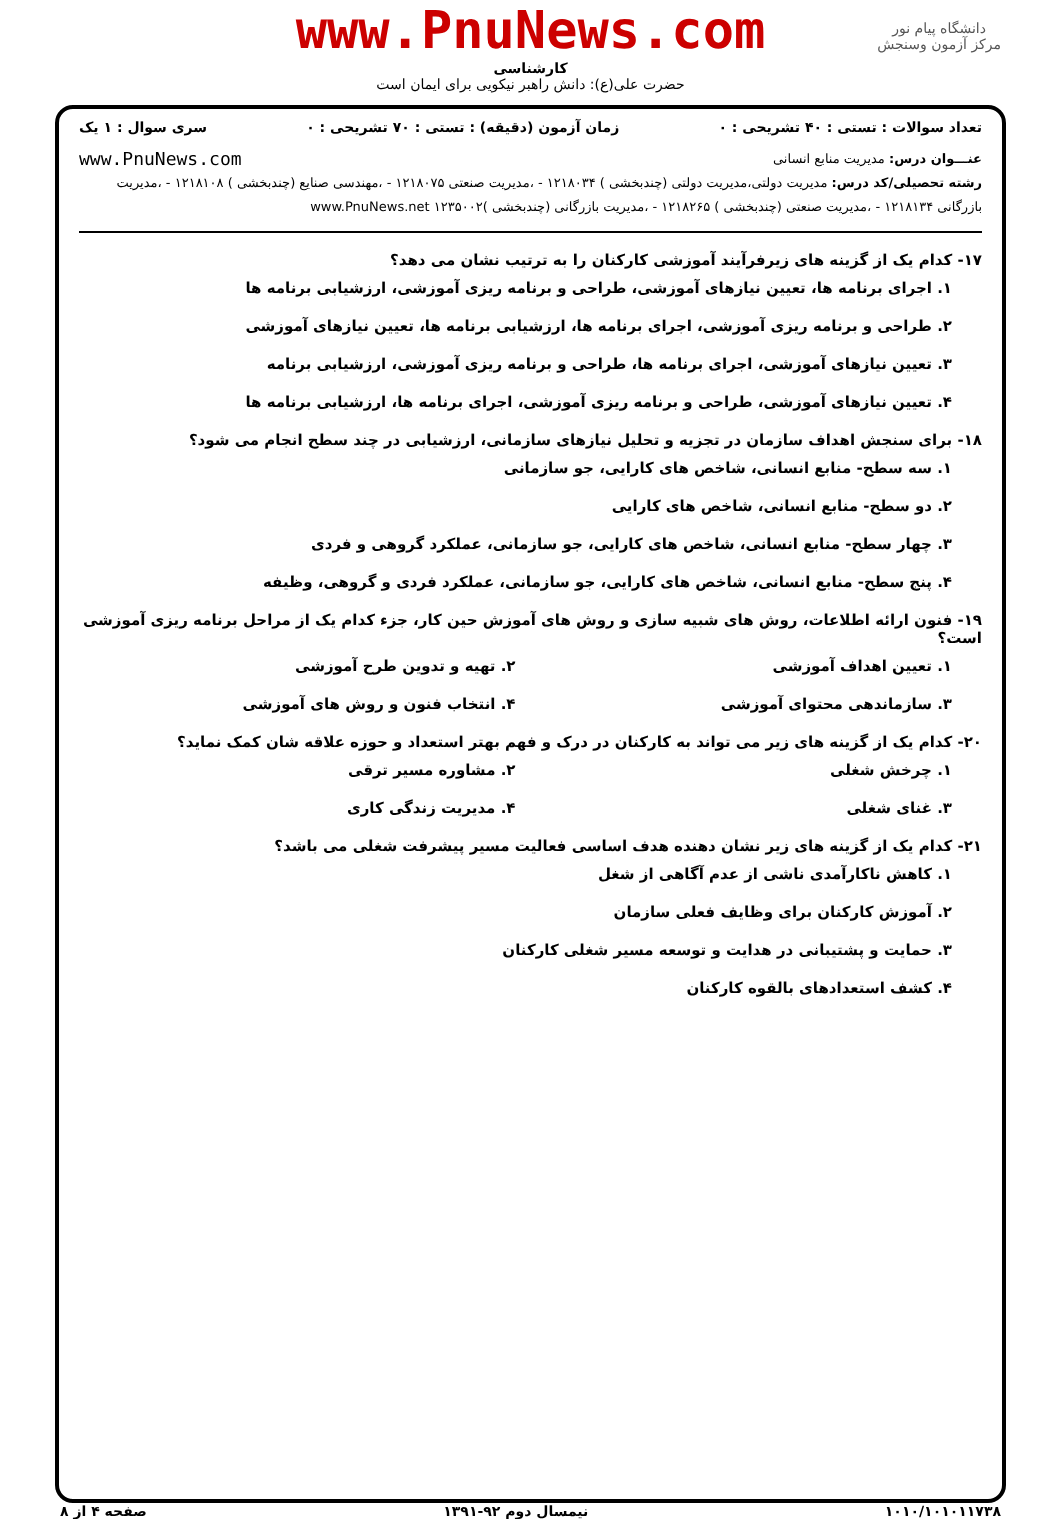دانشگاه پیام نور
مرکز آزمون وسنجش
www.PnuNews.com
کارشناسی
حضرت علی(ع): دانش راهبر نیکویی برای ایمان است
تعداد سوالات : تستی : ۴۰ تشریحی : ۰ زمان آزمون (دقیقه) : تستی : ۷۰ تشریحی : ۰ سری سوال : ۱ یک
عنـــوان درس: مدیریت منابع انسانی www.PnuNews.com
رشته تحصیلی/کد درس: مدیریت دولتی،مدیریت دولتی (چندبخشی ) ۱۲۱۸۰۳۴ - ،مدیریت صنعتی ۱۲۱۸۰۷۵ - ،مهندسی صنایع (چندبخشی ) ۱۲۱۸۱۰۸ - ،مدیریت بازرگانی ۱۲۱۸۱۳۴ - ،مدیریت صنعتی (چندبخشی ) ۱۲۱۸۲۶۵ - ،مدیریت بازرگانی (چندبخشی )۱۲۳۵۰۰۲ www.PnuNews.net
۱۷- کدام یک از گزینه های زیرفرآیند آموزشی کارکنان را به ترتیب نشان می دهد؟
۱. اجرای برنامه ها، تعیین نیازهای آموزشی، طراحی و برنامه ریزی آموزشی، ارزشیابی برنامه ها
۲. طراحی و برنامه ریزی آموزشی، اجرای برنامه ها، ارزشیابی برنامه ها، تعیین نیازهای آموزشی
۳. تعیین نیازهای آموزشی، اجرای برنامه ها، طراحی و برنامه ریزی آموزشی، ارزشیابی برنامه
۴. تعیین نیازهای آموزشی، طراحی و برنامه ریزی آموزشی، اجرای برنامه ها، ارزشیابی برنامه ها
۱۸- برای سنجش اهداف سازمان در تجزیه و تحلیل نیازهای سازمانی، ارزشیابی در چند سطح انجام می شود؟
۱. سه سطح- منابع انسانی، شاخص های کارایی، جو سازمانی
۲. دو سطح- منابع انسانی، شاخص های کارایی
۳. چهار سطح- منابع انسانی، شاخص های کارایی، جو سازمانی، عملکرد گروهی و فردی
۴. پنج سطح- منابع انسانی، شاخص های کارایی، جو سازمانی، عملکرد فردی و گروهی، وظیفه
۱۹- فنون ارائه اطلاعات، روش های شبیه سازی و روش های آموزش حین کار، جزء کدام یک از مراحل برنامه ریزی آموزشی است؟
۱. تعیین اهداف آموزشی ۲. تهیه و تدوین طرح آموزشی
۳. سازماندهی محتوای آموزشی ۴. انتخاب فنون و روش های آموزشی
۲۰- کدام یک از گزینه های زیر می تواند به کارکنان در درک و فهم بهتر استعداد و حوزه علاقه شان کمک نماید؟
۱. چرخش شغلی ۲. مشاوره مسیر ترقی
۳. غنای شغلی ۴. مدیریت زندگی کاری
۲۱- کدام یک از گزینه های زیر نشان دهنده هدف اساسی فعالیت مسیر پیشرفت شغلی می باشد؟
۱. کاهش ناکارآمدی ناشی از عدم آگاهی از شغل
۲. آموزش کارکنان برای وظایف فعلی سازمان
۳. حمایت و پشتیبانی در هدایت و توسعه مسیر شغلی کارکنان
۴. کشف استعدادهای بالقوه کارکنان
۱۰۱۰/۱۰۱۰۱۱۷۳۸ نیمسال دوم ۹۲-۱۳۹۱ صفحه ۴ از ۸